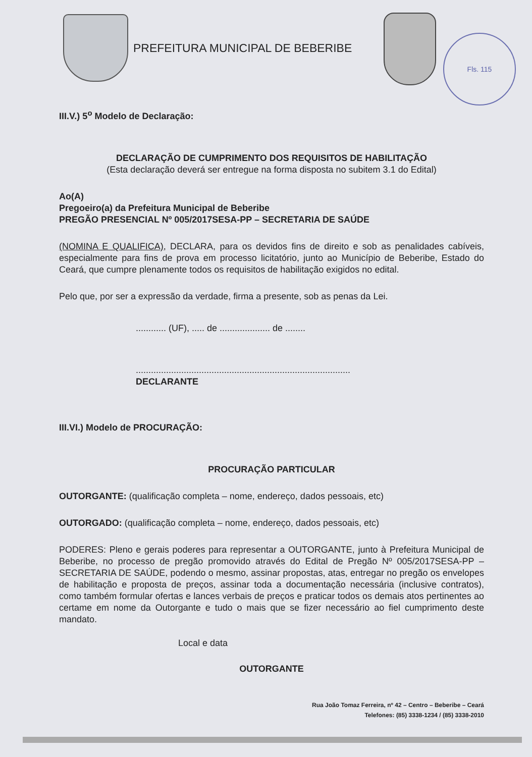PREFEITURA MUNICIPAL DE BEBERIBE
Fls. 115
III.V.) 5<sup>o</sup> Modelo de Declaração:
DECLARAÇÃO DE CUMPRIMENTO DOS REQUISITOS DE HABILITAÇÃO
(Esta declaração deverá ser entregue na forma disposta no subitem 3.1 do Edital)
Ao(A)
Pregoeiro(a) da Prefeitura Municipal de Beberibe
PREGÃO PRESENCIAL Nº 005/2017SESA-PP – SECRETARIA DE SAÚDE
(NOMINA E QUALIFICA), DECLARA, para os devidos fins de direito e sob as penalidades cabíveis, especialmente para fins de prova em processo licitatório, junto ao Município de Beberibe, Estado do Ceará, que cumpre plenamente todos os requisitos de habilitação exigidos no edital.
Pelo que, por ser a expressão da verdade, firma a presente, sob as penas da Lei.
............ (UF), ..... de .................... de ........
.....................................................................................
DECLARANTE
III.VI.) Modelo de PROCURAÇÃO:
PROCURAÇÃO PARTICULAR
OUTORGANTE: (qualificação completa – nome, endereço, dados pessoais, etc)
OUTORGADO: (qualificação completa – nome, endereço, dados pessoais, etc)
PODERES: Pleno e gerais poderes para representar a OUTORGANTE, junto à Prefeitura Municipal de Beberibe, no processo de pregão promovido através do Edital de Pregão Nº 005/2017SESA-PP – SECRETARIA DE SAÚDE, podendo o mesmo, assinar propostas, atas, entregar no pregão os envelopes de habilitação e proposta de preços, assinar toda a documentação necessária (inclusive contratos), como também formular ofertas e lances verbais de preços e praticar todos os demais atos pertinentes ao certame em nome da Outorgante e tudo o mais que se fizer necessário ao fiel cumprimento deste mandato.
Local e data
OUTORGANTE
Rua João Tomaz Ferreira, nº 42 – Centro – Beberibe – Ceará
Telefones: (85) 3338-1234 / (85) 3338-2010